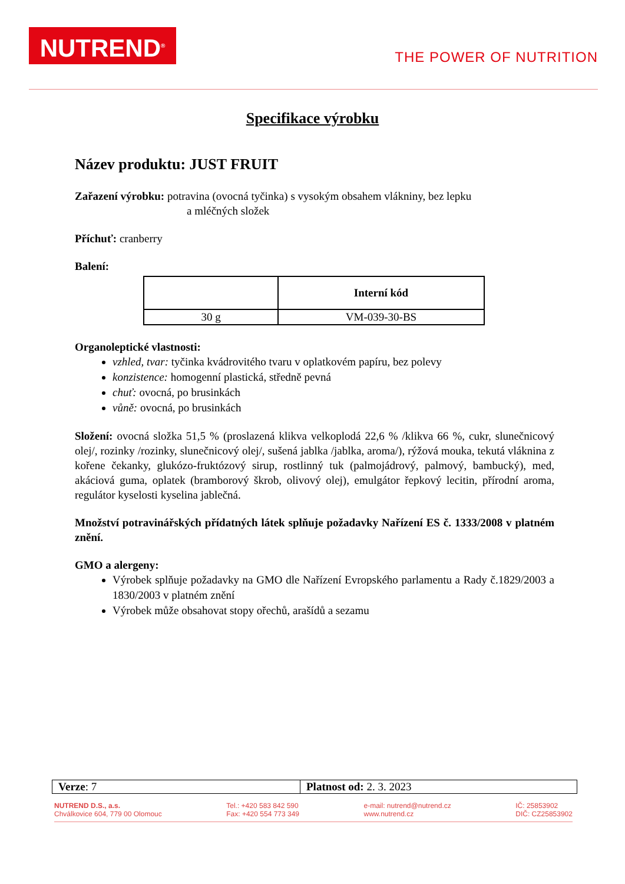NUTREND<sup>®</sup>
THE POWER OF NUTRITION
Specifikace výrobku
Název produktu: JUST FRUIT
Zařazení výrobku: potravina (ovocná tyčinka) s vysokým obsahem vlákniny, bez lepku
a mléčných složek
Příchuť: cranberry
Balení:
| | Interní kód |
| --- | --- |
| 30 g | VM-039-30-BS |
Organoleptické vlastnosti:
vzhled, tvar: tyčinka kvádrovitého tvaru v oplatkovém papíru, bez polevy
konzistence: homogenní plastická, středně pevná
chuť: ovocná, po brusinkách
vůně: ovocná, po brusinkách
Složení: ovocná složka 51,5 % (proslazená klikva velkoplodá 22,6 % /klikva 66 %, cukr, slunečnicový olej/, rozinky /rozinky, slunečnicový olej/, sušená jablka /jablka, aroma/), rýžová mouka, tekutá vláknina z kořene čekanky, glukózo-fruktózový sirup, rostlinný tuk (palmojádrový, palmový, bambucký), med, akáciová guma, oplatek (bramborový škrob, olivový olej), emulgátor řepkový lecitin, přírodní aroma, regulátor kyselosti kyselina jablečná.
Množství potravinářských přídatných látek splňuje požadavky Nařízení ES č. 1333/2008 v platném znění.
GMO a alergeny:
Výrobek splňuje požadavky na GMO dle Nařízení Evropského parlamentu a Rady č.1829/2003 a 1830/2003 v platném znění
Výrobek může obsahovat stopy ořechů, arašídů a sezamu
| Verze : 7 | Platnost od: 2. 3. 2023 |
NUTREND D.S., a.s.
Chválkovice 604, 779 00 Olomouc
Tel.: +420 583 842 590
Fax: +420 554 773 349
e-mail: nutrend@nutrend.cz
www.nutrend.cz
IČ: 25853902
DIČ: CZ25853902